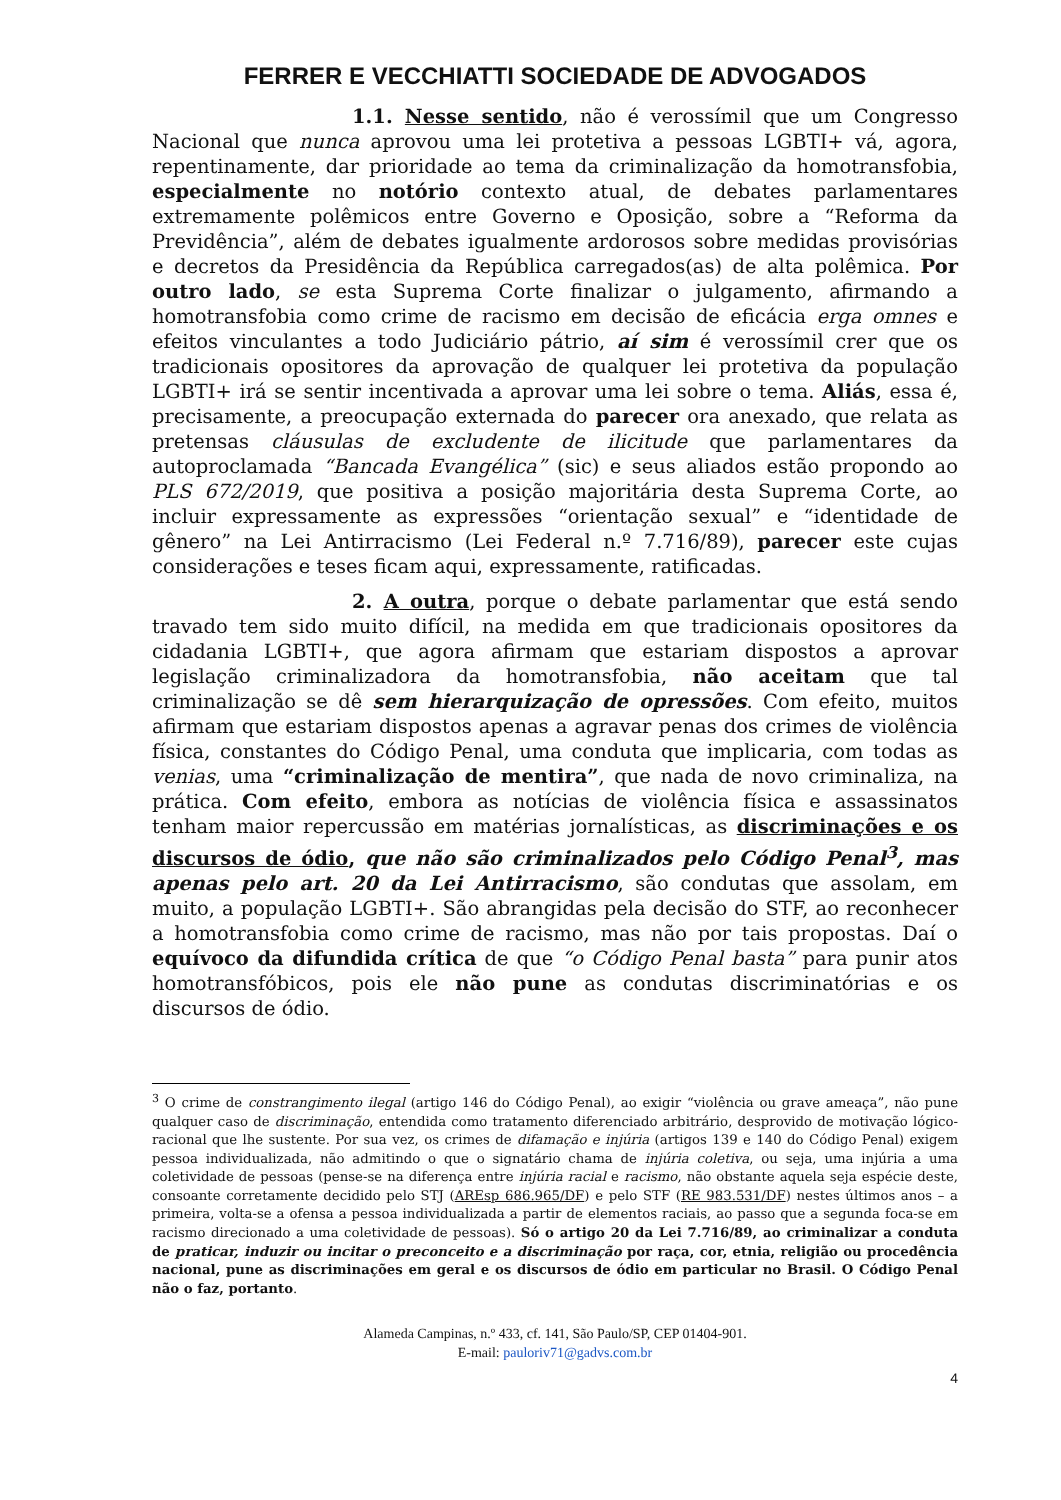FERRER E VECCHIATTI SOCIEDADE DE ADVOGADOS
1.1. Nesse sentido, não é verossímil que um Congresso Nacional que nunca aprovou uma lei protetiva a pessoas LGBTI+ vá, agora, repentinamente, dar prioridade ao tema da criminalização da homotransfobia, especialmente no notório contexto atual, de debates parlamentares extremamente polêmicos entre Governo e Oposição, sobre a “Reforma da Previdência”, além de debates igualmente ardorosos sobre medidas provisórias e decretos da Presidência da República carregados(as) de alta polêmica. Por outro lado, se esta Suprema Corte finalizar o julgamento, afirmando a homotransfobia como crime de racismo em decisão de eficácia erga omnes e efeitos vinculantes a todo Judiciário pátrio, aí sim é verossímil crer que os tradicionais opositores da aprovação de qualquer lei protetiva da população LGBTI+ irá se sentir incentivada a aprovar uma lei sobre o tema. Aliás, essa é, precisamente, a preocupação externada do parecer ora anexado, que relata as pretensas cláusulas de excludente de ilicitude que parlamentares da autoproclamada “Bancada Evangélica” (sic) e seus aliados estão propondo ao PLS 672/2019, que positiva a posição majoritária desta Suprema Corte, ao incluir expressamente as expressões “orientação sexual” e “identidade de gênero” na Lei Antirracismo (Lei Federal n.º 7.716/89), parecer este cujas considerações e teses ficam aqui, expressamente, ratificadas.
2. A outra, porque o debate parlamentar que está sendo travado tem sido muito difícil, na medida em que tradicionais opositores da cidadania LGBTI+, que agora afirmam que estariam dispostos a aprovar legislação criminalizadora da homotransfobia, não aceitam que tal criminalização se dê sem hierarquização de opressões. Com efeito, muitos afirmam que estariam dispostos apenas a agravar penas dos crimes de violência física, constantes do Código Penal, uma conduta que implicaria, com todas as venias, uma “criminalização de mentira”, que nada de novo criminaliza, na prática. Com efeito, embora as notícias de violência física e assassinatos tenham maior repercussão em matérias jornalísticas, as discriminações e os discursos de ódio, que não são criminalizados pelo Código Penal<sup>3</sup>, mas apenas pelo art. 20 da Lei Antirracismo, são condutas que assolam, em muito, a população LGBTI+. São abrangidas pela decisão do STF, ao reconhecer a homotransfobia como crime de racismo, mas não por tais propostas. Daí o equívoco da difundida crítica de que “o Código Penal basta” para punir atos homotransfóbicos, pois ele não pune as condutas discriminatórias e os discursos de ódio.
<sup>3</sup> O crime de constrangimento ilegal (artigo 146 do Código Penal), ao exigir “violência ou grave ameaça”, não pune qualquer caso de discriminação, entendida como tratamento diferenciado arbitrário, desprovido de motivação lógico-racional que lhe sustente. Por sua vez, os crimes de difamação e injúria (artigos 139 e 140 do Código Penal) exigem pessoa individualizada, não admitindo o que o signatário chama de injúria coletiva, ou seja, uma injúria a uma coletividade de pessoas (pense-se na diferença entre injúria racial e racismo, não obstante aquela seja espécie deste, consoante corretamente decidido pelo STJ (AREsp 686.965/DF) e pelo STF (RE 983.531/DF) nestes últimos anos – a primeira, volta-se a ofensa a pessoa individualizada a partir de elementos raciais, ao passo que a segunda foca-se em racismo direcionado a uma coletividade de pessoas). Só o artigo 20 da Lei 7.716/89, ao criminalizar a conduta de praticar, induzir ou incitar o preconceito e a discriminação por raça, cor, etnia, religião ou procedência nacional, pune as discriminações em geral e os discursos de ódio em particular no Brasil. O Código Penal não o faz, portanto.
Alameda Campinas, n.º 433, cf. 141, São Paulo/SP, CEP 01404-901.
E-mail: pauloriv71@gadvs.com.br
4